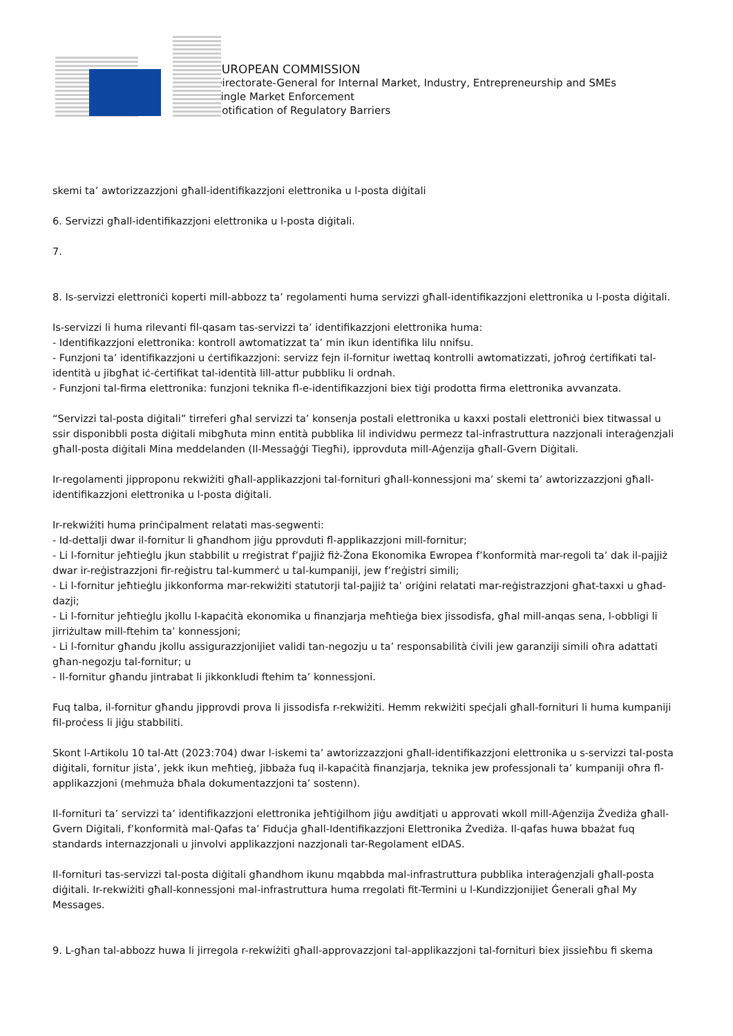EUROPEAN COMMISSION
Directorate-General for Internal Market, Industry, Entrepreneurship and SMEs
Single Market Enforcement
Notification of Regulatory Barriers
skemi ta’ awtorizzazzjoni għall-identifikazzjoni elettronika u l-posta diġitali
6. Servizzi għall-identifikazzjoni elettronika u l-posta diġitali.
7.
8. Is-servizzi elettroniċi koperti mill-abbozz ta’ regolamenti huma servizzi għall-identifikazzjoni elettronika u l-posta diġitali.
Is-servizzi li huma rilevanti fil-qasam tas-servizzi ta’ identifikazzjoni elettronika huma:
- Identifikazzjoni elettronika: kontroll awtomatizzat ta’ min ikun identifika lilu nnifsu.
- Funzjoni ta’ identifikazzjoni u ċertifikazzjoni: servizz fejn il-fornitur iwettaq kontrolli awtomatizzati, joħroġ ċertifikati tal-identità u jibgħat iċ-ċertifikat tal-identità lill-attur pubbliku li ordnah.
- Funzjoni tal-firma elettronika: funzjoni teknika fl-e-identifikazzjoni biex tiġi prodotta firma elettronika avvanzata.
“Servizzi tal-posta diġitali” tirreferi għal servizzi ta’ konsenja postali elettronika u kaxxi postali elettroniċi biex titwassal u ssir disponibbli posta diġitali mibgħuta minn entità pubblika lil individwu permezz tal-infrastruttura nazzjonali interaġenzjali għall-posta diġitali Mina meddelanden (Il-Messaġġi Tiegħi), ipprovduta mill-Aġenzija għall-Gvern Diġitali.
Ir-regolamenti jipproponu rekwiżiti għall-applikazzjoni tal-fornituri għall-konnessjoni ma’ skemi ta’ awtorizzazzjoni għall-identifikazzjoni elettronika u l-posta diġitali.
Ir-rekwiżiti huma prinċipalment relatati mas-segwenti:
- Id-dettalji dwar il-fornitur li għandhom jiġu pprovduti fl-applikazzjoni mill-fornitur;
- Li l-fornitur jeħtieġlu jkun stabbilit u rreġistrat f’pajjiż fiż-Żona Ekonomika Ewropea f’konformità mar-regoli ta’ dak il-pajjiż dwar ir-reġistrazzjoni fir-reġistru tal-kummerċ u tal-kumpaniji, jew f’reġistri simili;
- Li l-fornitur jeħtieġlu jikkonforma mar-rekwiżiti statutorji tal-pajjiż ta’ oriġini relatati mar-reġistrazzjoni għat-taxxi u għad-dazji;
- Li l-fornitur jeħtieġlu jkollu l-kapaċità ekonomika u finanzjarja meħtieġa biex jissodisfa, għal mill-anqas sena, l-obbligi li jirriżultaw mill-ftehim ta’ konnessjoni;
- Li l-fornitur għandu jkollu assigurazzjonijiet validi tan-negozju u ta’ responsabilità ċivili jew garanziji simili oħra adattati għan-negozju tal-fornitur; u
- Il-fornitur għandu jintrabat li jikkonkludi ftehim ta’ konnessjoni.
Fuq talba, il-fornitur għandu jipprovdi prova li jissodisfa r-rekwiżiti. Hemm rekwiżiti speċjali għall-fornituri li huma kumpaniji fil-proċess li jiġu stabbiliti.
Skont l-Artikolu 10 tal-Att (2023:704) dwar l-iskemi ta’ awtorizzazzjoni għall-identifikazzjoni elettronika u s-servizzi tal-posta diġitali, fornitur jista’, jekk ikun meħtieġ, jibbaża fuq il-kapaċità finanzjarja, teknika jew professjonali ta’ kumpaniji oħra fl-applikazzjoni (mehmuża bħala dokumentazzjoni ta’ sostenn).
Il-fornituri ta’ servizzi ta’ identifikazzjoni elettronika jeħtiġilhom jiġu awditjati u approvati wkoll mill-Aġenzija Żvediża għall-Gvern Diġitali, f’konformità mal-Qafas ta’ Fiduċja għall-Identifikazzjoni Elettronika Żvediża. Il-qafas huwa bbażat fuq standards internazzjonali u jinvolvi applikazzjoni nazzjonali tar-Regolament eIDAS.
Il-fornituri tas-servizzi tal-posta diġitali għandhom ikunu mqabbda mal-infrastruttura pubblika interaġenzjali għall-posta diġitali. Ir-rekwiżiti għall-konnessjoni mal-infrastruttura huma rregolati fit-Termini u l-Kundizzjonijiet Ġenerali għal My Messages.
9. L-għan tal-abbozz huwa li jirregola r-rekwiżiti għall-approvazzjoni tal-applikazzjoni tal-fornituri biex jissieħbu fi skema